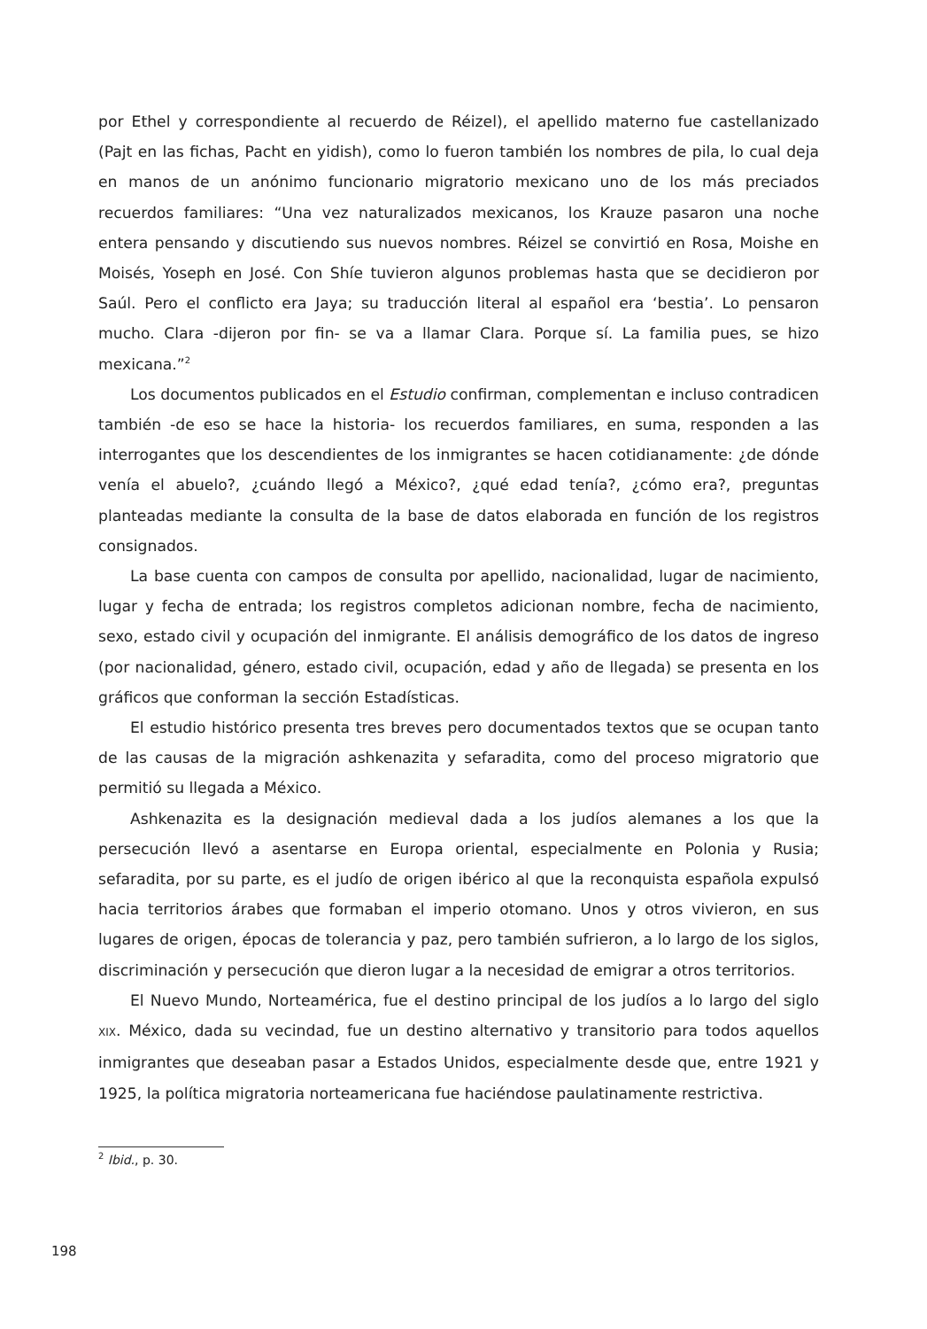por Ethel y correspondiente al recuerdo de Réizel), el apellido materno fue castellanizado (Pajt en las fichas, Pacht en yidish), como lo fueron también los nombres de pila, lo cual deja en manos de un anónimo funcionario migratorio mexicano uno de los más preciados recuerdos familiares: “Una vez naturalizados mexicanos, los Krauze pasaron una noche entera pensando y discutiendo sus nuevos nombres. Réizel se convirtió en Rosa, Moishe en Moisés, Yoseph en José. Con Shíe tuvieron algunos problemas hasta que se decidieron por Saúl. Pero el conflicto era Jaya; su traducción literal al español era ‘bestia’. Lo pensaron mucho. Clara -dijeron por fin- se va a llamar Clara. Porque sí. La familia pues, se hizo mexicana.”<sup>2</sup>
Los documentos publicados en el Estudio confirman, complementan e incluso contradicen también -de eso se hace la historia- los recuerdos familiares, en suma, responden a las interrogantes que los descendientes de los inmigrantes se hacen cotidianamente: ¿de dónde venía el abuelo?, ¿cuándo llegó a México?, ¿qué edad tenía?, ¿cómo era?, preguntas planteadas mediante la consulta de la base de datos elaborada en función de los registros consignados.
La base cuenta con campos de consulta por apellido, nacionalidad, lugar de nacimiento, lugar y fecha de entrada; los registros completos adicionan nombre, fecha de nacimiento, sexo, estado civil y ocupación del inmigrante. El análisis demográfico de los datos de ingreso (por nacionalidad, género, estado civil, ocupación, edad y año de llegada) se presenta en los gráficos que conforman la sección Estadísticas.
El estudio histórico presenta tres breves pero documentados textos que se ocupan tanto de las causas de la migración ashkenazita y sefaradita, como del proceso migratorio que permitió su llegada a México.
Ashkenazita es la designación medieval dada a los judíos alemanes a los que la persecución llevó a asentarse en Europa oriental, especialmente en Polonia y Rusia; sefaradita, por su parte, es el judío de origen ibérico al que la reconquista española expulsó hacia territorios árabes que formaban el imperio otomano. Unos y otros vivieron, en sus lugares de origen, épocas de tolerancia y paz, pero también sufrieron, a lo largo de los siglos, discriminación y persecución que dieron lugar a la necesidad de emigrar a otros territorios.
El Nuevo Mundo, Norteamérica, fue el destino principal de los judíos a lo largo del siglo XIX. México, dada su vecindad, fue un destino alternativo y transitorio para todos aquellos inmigrantes que deseaban pasar a Estados Unidos, especialmente desde que, entre 1921 y 1925, la política migratoria norteamericana fue haciéndose paulatinamente restrictiva.
<sup>2</sup> Ibid., p. 30.
198